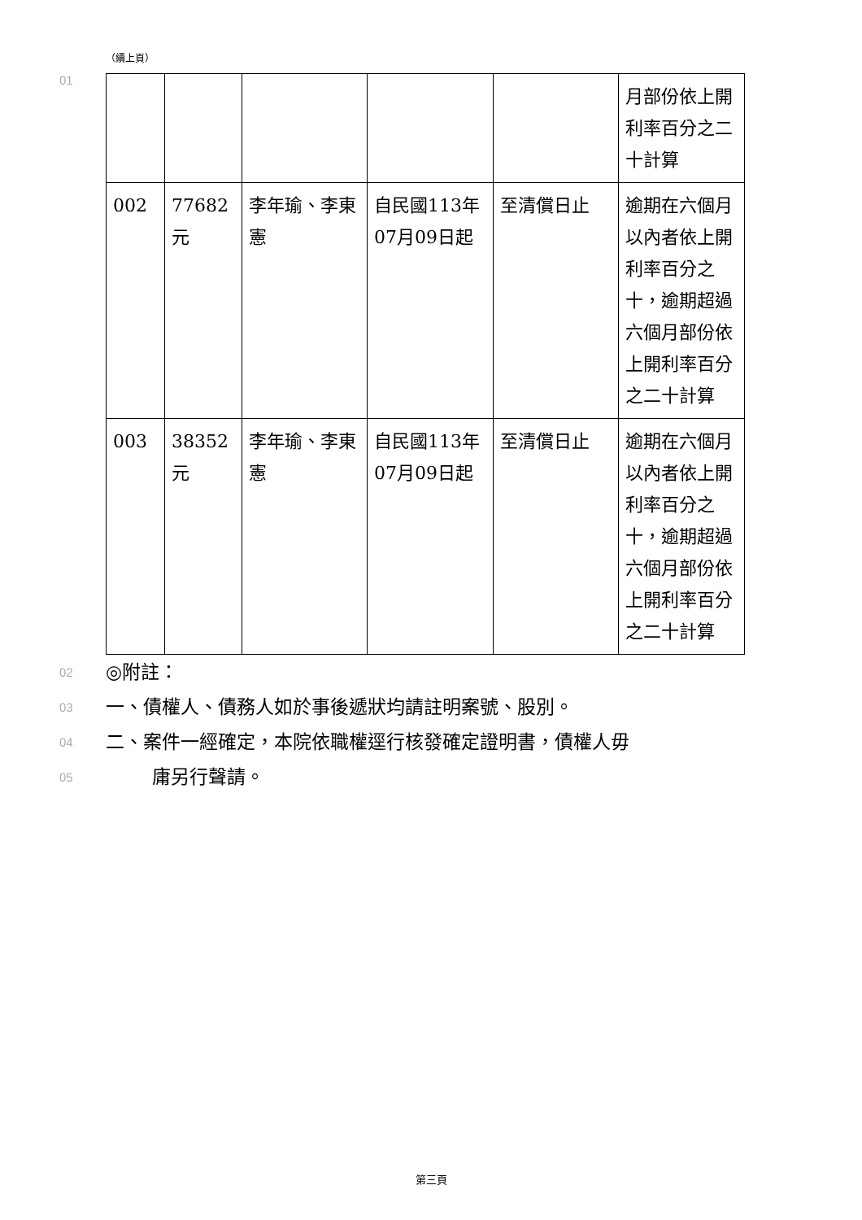（續上頁）
01
| | | | | | 月部份依上開利率百分之二十計算 |
| 002 | 77682元 | 李年瑜、李東憲 | 自民國113年07月09日起 | 至清償日止 | 逾期在六個月以內者依上開利率百分之十，逾期超過六個月部份依上開利率百分之二十計算 |
| 003 | 38352元 | 李年瑜、李東憲 | 自民國113年07月09日起 | 至清償日止 | 逾期在六個月以內者依上開利率百分之十，逾期超過六個月部份依上開利率百分之二十計算 |
02
◎附註：
03
一、債權人、債務人如於事後遞狀均請註明案號、股別。
04
二、案件一經確定，本院依職權逕行核發確定證明書，債權人毋
05
庸另行聲請。
第三頁